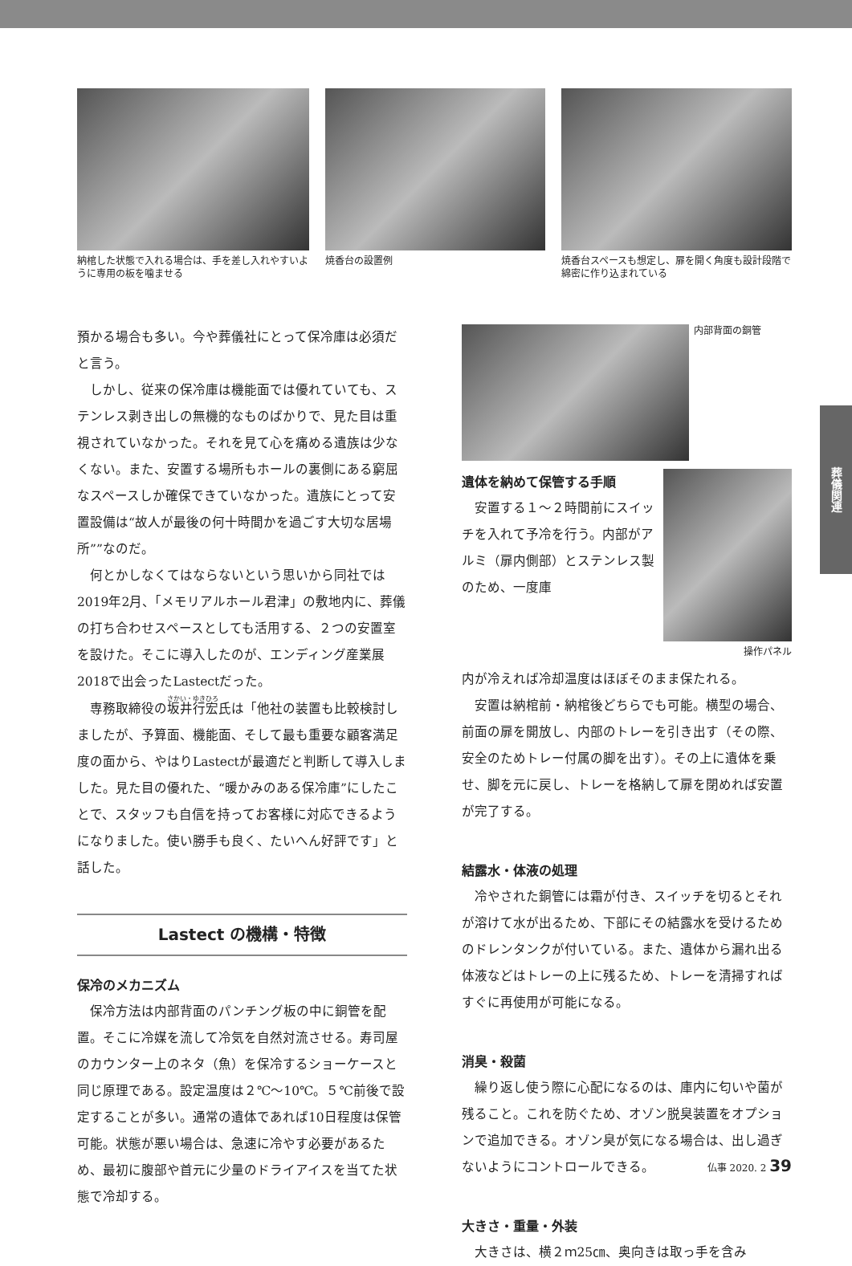納棺した状態で入れる場合は、手を差し入れやすいように専用の板を噛ませる
焼香台の設置例 焼香台スペースも想定し、扉を開く角度も設計段階で綿密に作り込まれている
預かる場合も多い。今や葬儀社にとって保冷庫は必須だと言う。
しかし、従来の保冷庫は機能面では優れていても、ステンレス剥き出しの無機的なものばかりで、見た目は重視されていなかった。それを見て心を痛める遺族は少なくない。また、安置する場所もホールの裏側にある窮屈なスペースしか確保できていなかった。遺族にとって安置設備は“故人が最後の何十時間かを過ごす大切な居場所””なのだ。
何とかしなくてはならないという思いから同社では2019年2月、「メモリアルホール君津」の敷地内に、葬儀の打ち合わせスペースとしても活用する、２つの安置室を設けた。そこに導入したのが、エンディング産業展2018で出会ったLastectだった。
専務取締役の坂井行宏氏は「他社の装置も比較検討しましたが、予算面、機能面、そして最も重要な顧客満足度の面から、やはりLastectが最適だと判断して導入しました。見た目の優れた、“暖かみのある保冷庫”にしたことで、スタッフも自信を持ってお客様に対応できるようになりました。使い勝手も良く、たいへん好評です」と話した。
Lastect の機構・特徴
保冷のメカニズム
保冷方法は内部背面のパンチング板の中に銅管を配置。そこに冷媒を流して冷気を自然対流させる。寿司屋のカウンター上のネタ（魚）を保冷するショーケースと同じ原理である。設定温度は２℃～10℃。５℃前後で設定することが多い。通常の遺体であれば10日程度は保管可能。状態が悪い場合は、急速に冷やす必要があるため、最初に腹部や首元に少量のドライアイスを当てた状態で冷却する。
内部背面の銅管
遺体を納めて保管する手順
安置する１～２時間前にスイッチを入れて予冷を行う。内部がアルミ（扉内側部）とステンレス製のため、一度庫
操作パネル
内が冷えれば冷却温度はほぼそのまま保たれる。
安置は納棺前・納棺後どちらでも可能。横型の場合、前面の扉を開放し、内部のトレーを引き出す（その際、安全のためトレー付属の脚を出す）。その上に遺体を乗せ、脚を元に戻し、トレーを格納して扉を閉めれば安置が完了する。
結露水・体液の処理
冷やされた銅管には霜が付き、スイッチを切るとそれが溶けて水が出るため、下部にその結露水を受けるためのドレンタンクが付いている。また、遺体から漏れ出る体液などはトレーの上に残るため、トレーを清掃すればすぐに再使用が可能になる。
消臭・殺菌
繰り返し使う際に心配になるのは、庫内に匂いや菌が残ること。これを防ぐため、オゾン脱臭装置をオプションで追加できる。オゾン臭が気になる場合は、出し過ぎないようにコントロールできる。
大きさ・重量・外装
大きさは、横２ｍ25㎝、奥向きは取っ手を含み
葬儀関連
仏事 2020. 2 39